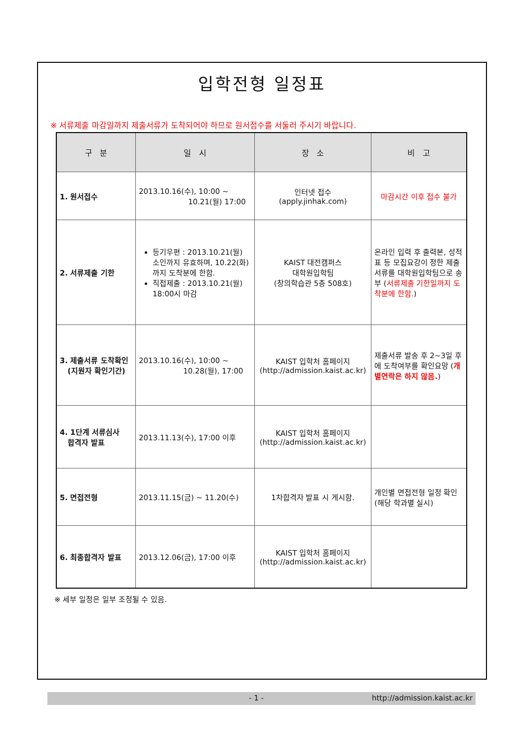입학전형 일정표
※ 서류제출 마감일까지 제출서류가 도착되어야 하므로 원서접수를 서둘러 주시기 바랍니다.
| 구 분 | 일 시 | 장 소 | 비 고 |
| --- | --- | --- | --- |
| 1. 원서접수 | 2013.10.16(수), 10:00 ~ 10.21(월) 17:00 | 인터넷 접수 (apply.jinhak.com) | 마감시간 이후 접수 불가 |
| 2. 서류제출 기한 | 등기우편 : 2013.10.21(월) 소인까지 유효하며, 10.22(화)까지 도착분에 한함. 직접제출 : 2013.10.21(월) 18:00시 마감 | KAIST 대전캠퍼스 대학원입학팀 (창의학습관 5층 508호) | 온라인 입력 후 출력본, 성적표 등 모집요강이 정한 제출서류를 대학원입학팀으로 송부 ( 서류제출 기한일까지 도착분에 한함. ) |
| 3. 제출서류 도착확인 (지원자 확인기간) | 2013.10.16(수), 10:00 ~ 10.28(월), 17:00 | KAIST 입학처 홈페이지 (http://admission.kaist.ac.kr) | 제출서류 발송 후 2~3일 후에 도착여부를 확인요망 ( 개별연락은 하지 않음. ) |
| 4. 1단계 서류심사 합격자 발표 | 2013.11.13(수), 17:00 이후 | KAIST 입학처 홈페이지 (http://admission.kaist.ac.kr) | |
| 5. 면접전형 | 2013.11.15(금) ~ 11.20(수) | 1차합격자 발표 시 게시함. | 개인별 면접전형 일정 확인 (해당 학과별 실시) |
| 6. 최종합격자 발표 | 2013.12.06(금), 17:00 이후 | KAIST 입학처 홈페이지 (http://admission.kaist.ac.kr) | |
※ 세부 일정은 일부 조정될 수 있음.
- 1 - http://admission.kaist.ac.kr